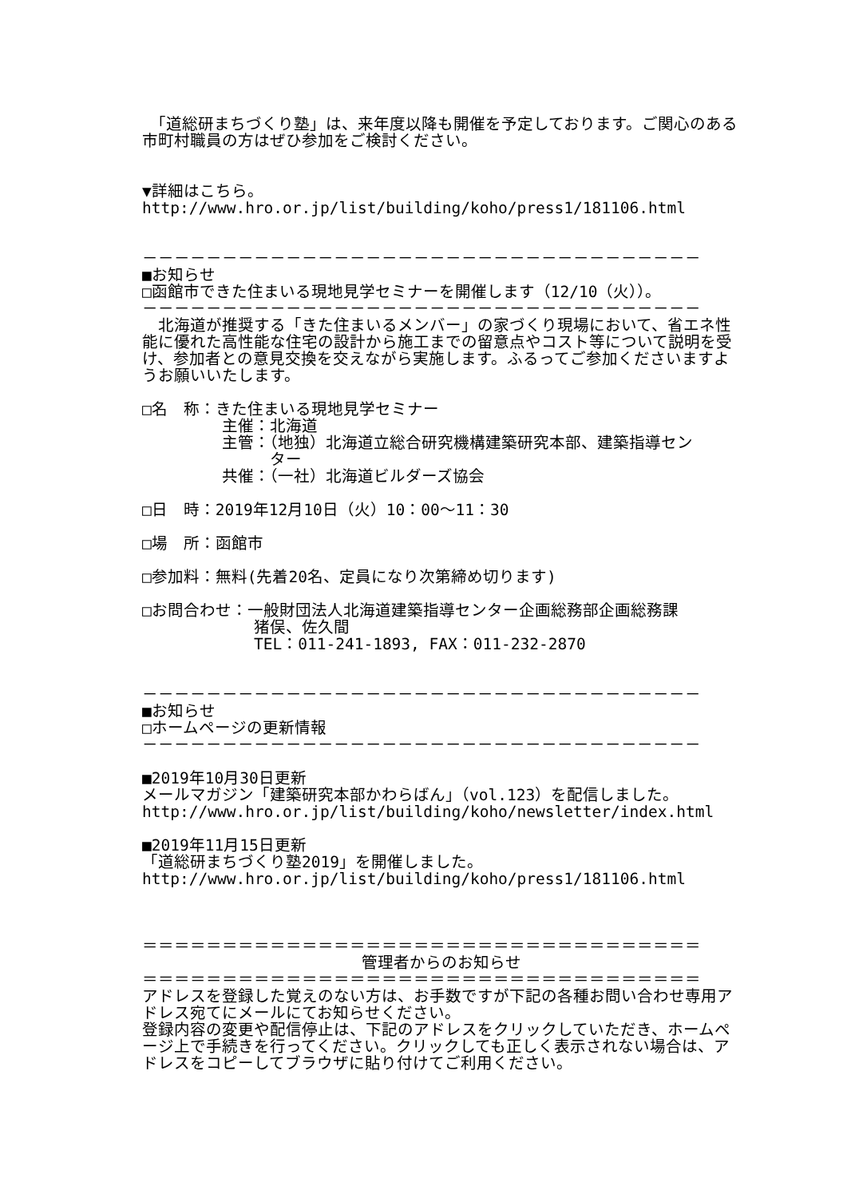「道総研まちづくり塾」は、来年度以降も開催を予定しております。ご関心のある市町村職員の方はぜひ参加をご検討ください。
▼詳細はこちら。
http://www.hro.or.jp/list/building/koho/press1/181106.html
－－－－－－－－－－－－－－－－－－－－－－－－－－－－－－－－－－－
■お知らせ
□函館市できた住まいる現地見学セミナーを開催します（12/10（火））。
－－－－－－－－－－－－－－－－－－－－－－－－－－－－－－－－－－－
　北海道が推奨する「きた住まいるメンバー」の家づくり現場において、省エネ性能に優れた高性能な住宅の設計から施工までの留意点やコスト等について説明を受け、参加者との意見交換を交えながら実施します。ふるってご参加くださいますようお願いいたします。
□名　称：きた住まいる現地見学セミナー
　　　　　主催：北海道
　　　　　主管：（地独）北海道立総合研究機構建築研究本部、建築指導セン
　　　　　　　　ター
　　　　　共催：（一社）北海道ビルダーズ協会
□日　時：2019年12月10日（火）10：00～11：30
□場　所：函館市
□参加料：無料(先着20名、定員になり次第締め切ります)
□お問合わせ：一般財団法人北海道建築指導センター企画総務部企画総務課
　　　　　　　猪俣、佐久間
　　　　　　　TEL：011-241-1893, FAX：011-232-2870
－－－－－－－－－－－－－－－－－－－－－－－－－－－－－－－－－－－
■お知らせ
□ホームページの更新情報
－－－－－－－－－－－－－－－－－－－－－－－－－－－－－－－－－－－
■2019年10月30日更新
メールマガジン「建築研究本部かわらばん」（vol.123）を配信しました。
http://www.hro.or.jp/list/building/koho/newsletter/index.html
■2019年11月15日更新
「道総研まちづくり塾2019」を開催しました。
http://www.hro.or.jp/list/building/koho/press1/181106.html
＝＝＝＝＝＝＝＝＝＝＝＝＝＝＝＝＝＝＝＝＝＝＝＝＝＝＝＝＝＝＝＝＝＝＝
管理者からのお知らせ
＝＝＝＝＝＝＝＝＝＝＝＝＝＝＝＝＝＝＝＝＝＝＝＝＝＝＝＝＝＝＝＝＝＝＝
アドレスを登録した覚えのない方は、お手数ですが下記の各種お問い合わせ専用アドレス宛てにメールにてお知らせください。
登録内容の変更や配信停止は、下記のアドレスをクリックしていただき、ホームページ上で手続きを行ってください。クリックしても正しく表示されない場合は、アドレスをコピーしてブラウザに貼り付けてご利用ください。